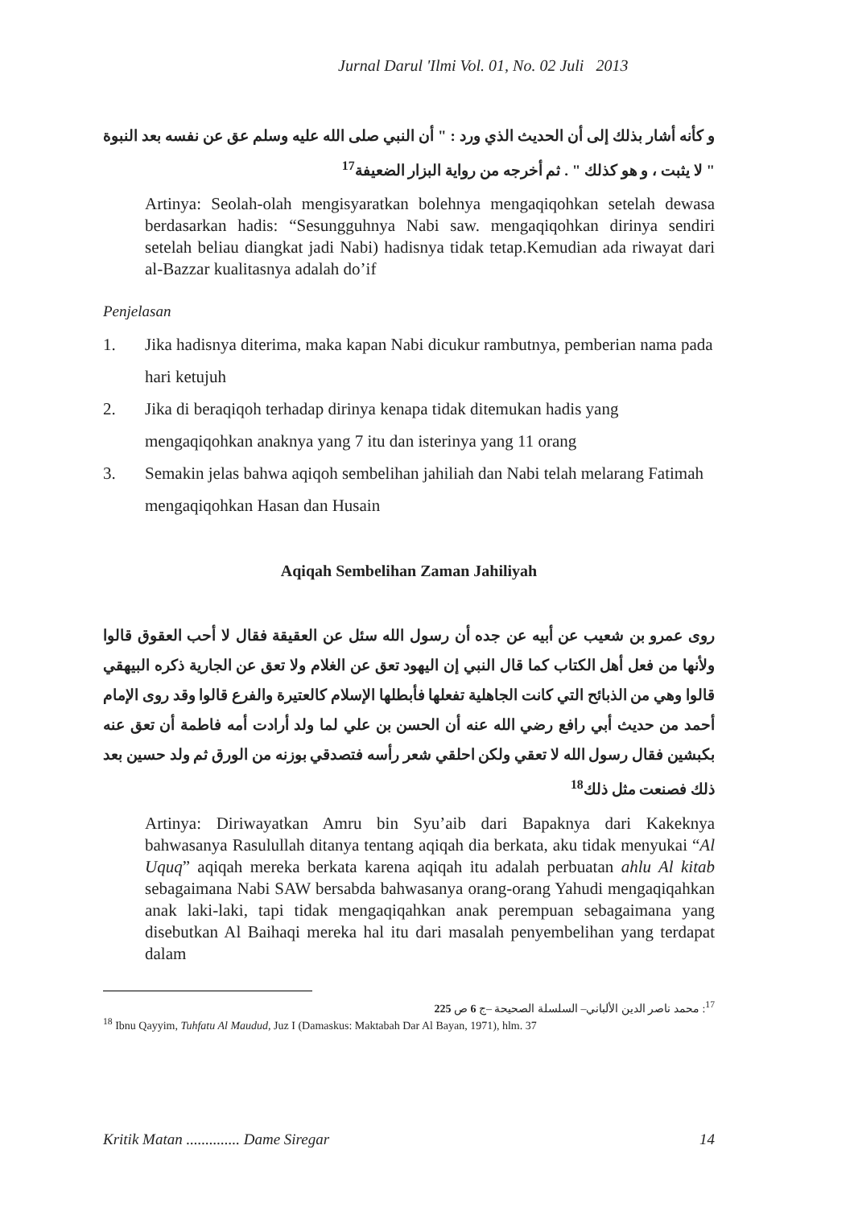Jurnal Darul 'Ilmi Vol. 01, No. 02 Juli 2013
و كأنه أشار بذلك إلى أن الحديث الذي ورد : " أن النبي صلى الله عليه وسلم عق عن نفسه بعد النبوة " لا يثبت ، و هو كذلك " . ثم أخرجه من رواية البزار الضعيفة<sup>17</sup>
Artinya: Seolah-olah mengisyaratkan bolehnya mengaqiqohkan setelah dewasa berdasarkan hadis: “Sesungguhnya Nabi saw. mengaqiqohkan dirinya sendiri setelah beliau diangkat jadi Nabi) hadisnya tidak tetap.Kemudian ada riwayat dari al-Bazzar kualitasnya adalah do’if
Penjelasan
1. Jika hadisnya diterima, maka kapan Nabi dicukur rambutnya, pemberian nama pada hari ketujuh
2. Jika di beraqiqoh terhadap dirinya kenapa tidak ditemukan hadis yang mengaqiqohkan anaknya yang 7 itu dan isterinya yang 11 orang
3. Semakin jelas bahwa aqiqoh sembelihan jahiliah dan Nabi telah melarang Fatimah mengaqiqohkan Hasan dan Husain
Aqiqah Sembelihan Zaman Jahiliyah
روى عمرو بن شعيب عن أبيه عن جده أن رسول الله سئل عن العقيقة فقال لا أحب العقوق قالوا ولأنها من فعل أهل الكتاب كما قال النبي إن اليهود تعق عن الغلام ولا تعق عن الجارية ذكره البيهقي قالوا وهي من الذبائح التي كانت الجاهلية تفعلها فأبطلها الإسلام كالعتيرة والفرع قالوا وقد روى الإمام أحمد من حديث أبي رافع رضي الله عنه أن الحسن بن علي لما ولد أرادت أمه فاطمة أن تعق عنه بكبشين فقال رسول الله لا تعقي ولكن احلقي شعر رأسه فتصدقي بوزنه من الورق ثم ولد حسين بعد ذلك فصنعت مثل ذلك<sup>18</sup>
Artinya: Diriwayatkan Amru bin Syu’aib dari Bapaknya dari Kakeknya bahwasanya Rasulullah ditanya tentang aqiqah dia berkata, aku tidak menyukai “Al Uquq” aqiqah mereka berkata karena aqiqah itu adalah perbuatan ahlu Al kitab sebagaimana Nabi SAW bersabda bahwasanya orang-orang Yahudi mengaqiqahkan anak laki-laki, tapi tidak mengaqiqahkan anak perempuan sebagaimana yang disebutkan Al Baihaqi mereka hal itu dari masalah penyembelihan yang terdapat dalam
<sup>17</sup>: محمد ناصر الدين الألباني– السلسلة الصحيحة –ج 6 ص 225
<sup>18</sup> Ibnu Qayyim, Tuhfatu Al Maudud, Juz I (Damaskus: Maktabah Dar Al Bayan, 1971), hlm. 37
Kritik Matan .............. Dame Siregar 14